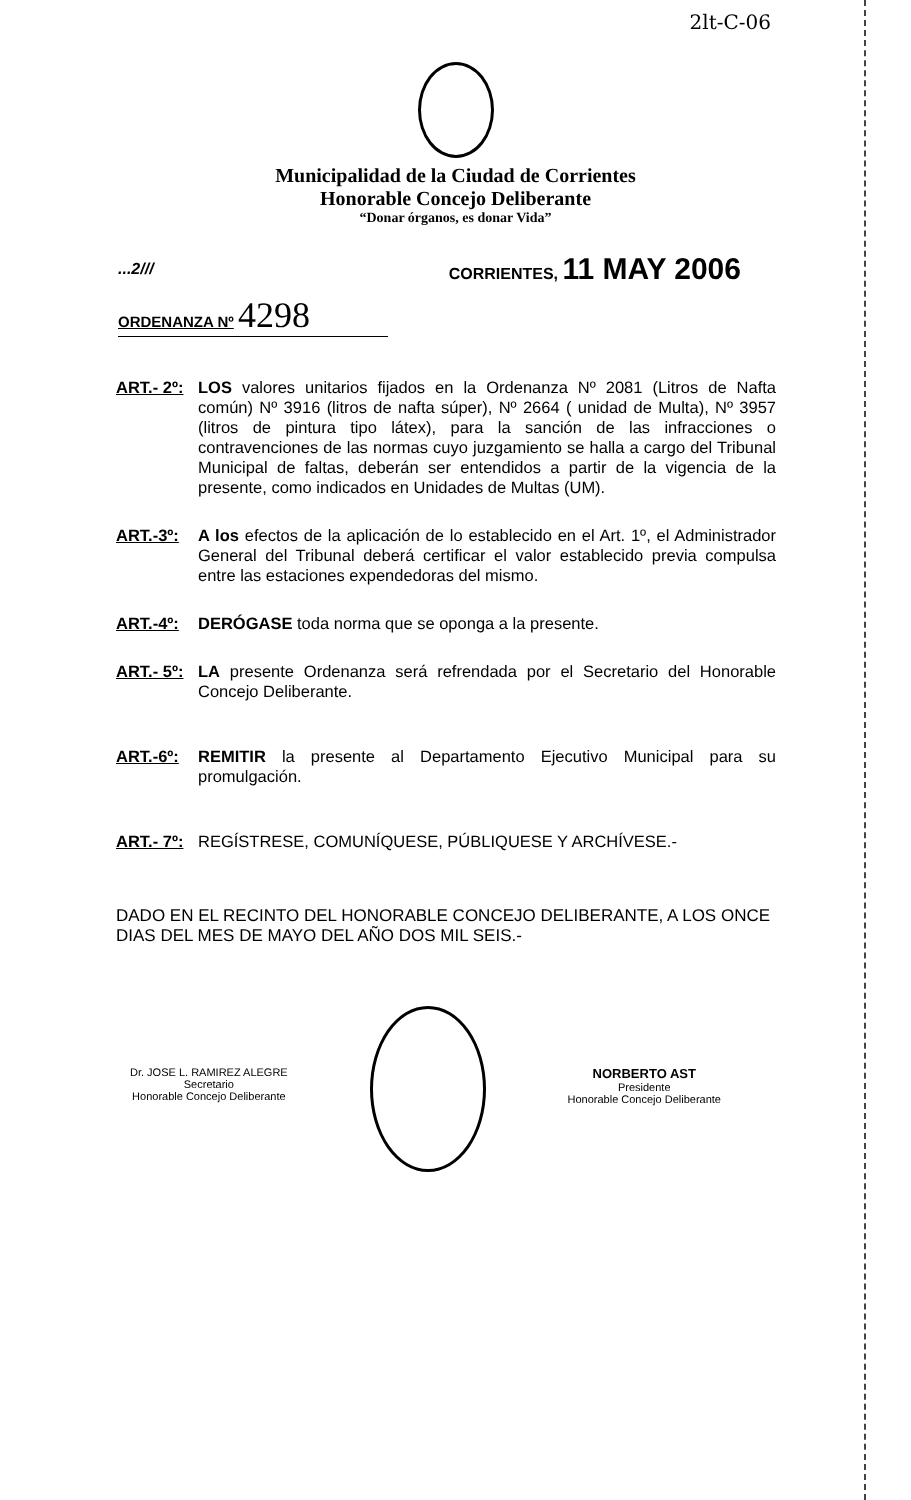2lt-C-06
Municipalidad de la Ciudad de Corrientes
Honorable Concejo Deliberante
“Donar órganos, es donar Vida”
...2/// CORRIENTES, 11 MAY 2006
ORDENANZA Nº 4298
ART.- 2º:
LOS valores unitarios fijados en la Ordenanza Nº 2081 (Litros de Nafta común) Nº 3916 (litros de nafta súper), Nº 2664 ( unidad de Multa), Nº 3957 (litros de pintura tipo látex), para la sanción de las infracciones o contravenciones de las normas cuyo juzgamiento se halla a cargo del Tribunal Municipal de faltas, deberán ser entendidos a partir de la vigencia de la presente, como indicados en Unidades de Multas (UM).
ART.-3º: A los efectos de la aplicación de lo establecido en el Art. 1º, el Administrador General del Tribunal deberá certificar el valor establecido previa compulsa entre las estaciones expendedoras del mismo.
ART.-4º: DERÓGASE toda norma que se oponga a la presente.
ART.- 5º:
LA presente Ordenanza será refrendada por el Secretario del Honorable Concejo Deliberante.
ART.-6º: REMITIR la presente al Departamento Ejecutivo Municipal para su promulgación.
ART.- 7º:
REGÍSTRESE, COMUNÍQUESE, PÚBLIQUESE Y ARCHÍVESE.-
DADO EN EL RECINTO DEL HONORABLE CONCEJO DELIBERANTE, A LOS ONCE DIAS DEL MES DE MAYO DEL AÑO DOS MIL SEIS.-
Dr. JOSE L. RAMIREZ ALEGRE
Secretario
Honorable Concejo Deliberante
NORBERTO AST
Presidente
Honorable Concejo Deliberante